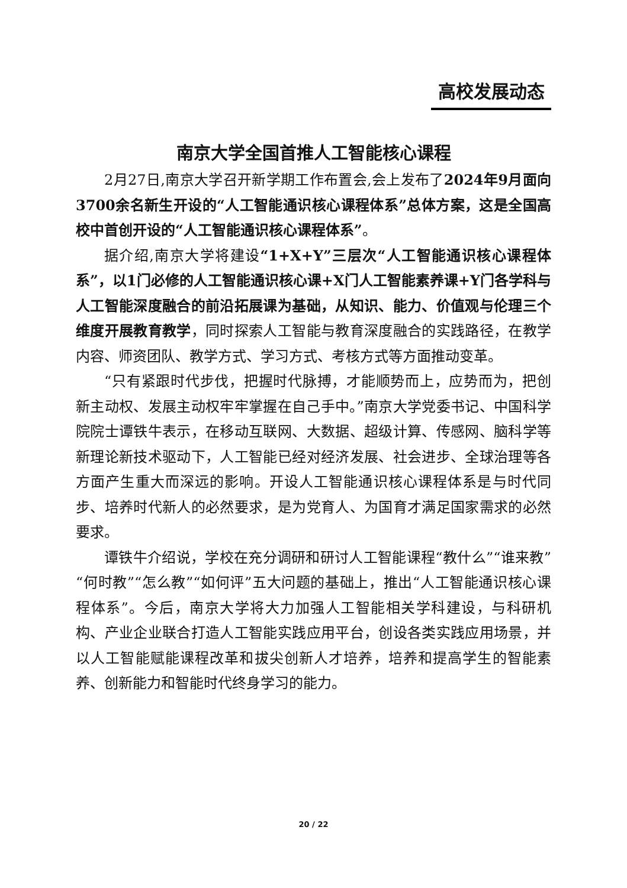高校发展动态
南京大学全国首推人工智能核心课程
2月27日,南京大学召开新学期工作布置会,会上发布了2024年9月面向3700余名新生开设的“人工智能通识核心课程体系”总体方案，这是全国高校中首创开设的“人工智能通识核心课程体系”。
据介绍,南京大学将建设“1+X+Y”三层次“人工智能通识核心课程体系”，以1门必修的人工智能通识核心课+X门人工智能素养课+Y门各学科与人工智能深度融合的前沿拓展课为基础，从知识、能力、价值观与伦理三个维度开展教育教学，同时探索人工智能与教育深度融合的实践路径，在教学内容、师资团队、教学方式、学习方式、考核方式等方面推动变革。
“只有紧跟时代步伐，把握时代脉搏，才能顺势而上，应势而为，把创新主动权、发展主动权牢牢掌握在自己手中。”南京大学党委书记、中国科学院院士谭铁牛表示，在移动互联网、大数据、超级计算、传感网、脑科学等新理论新技术驱动下，人工智能已经对经济发展、社会进步、全球治理等各方面产生重大而深远的影响。开设人工智能通识核心课程体系是与时代同步、培养时代新人的必然要求，是为党育人、为国育才满足国家需求的必然要求。
谭铁牛介绍说，学校在充分调研和研讨人工智能课程“教什么”“谁来教”“何时教”“怎么教”“如何评”五大问题的基础上，推出“人工智能通识核心课程体系”。今后，南京大学将大力加强人工智能相关学科建设，与科研机构、产业企业联合打造人工智能实践应用平台，创设各类实践应用场景，并以人工智能赋能课程改革和拔尖创新人才培养，培养和提高学生的智能素养、创新能力和智能时代终身学习的能力。
20 / 22